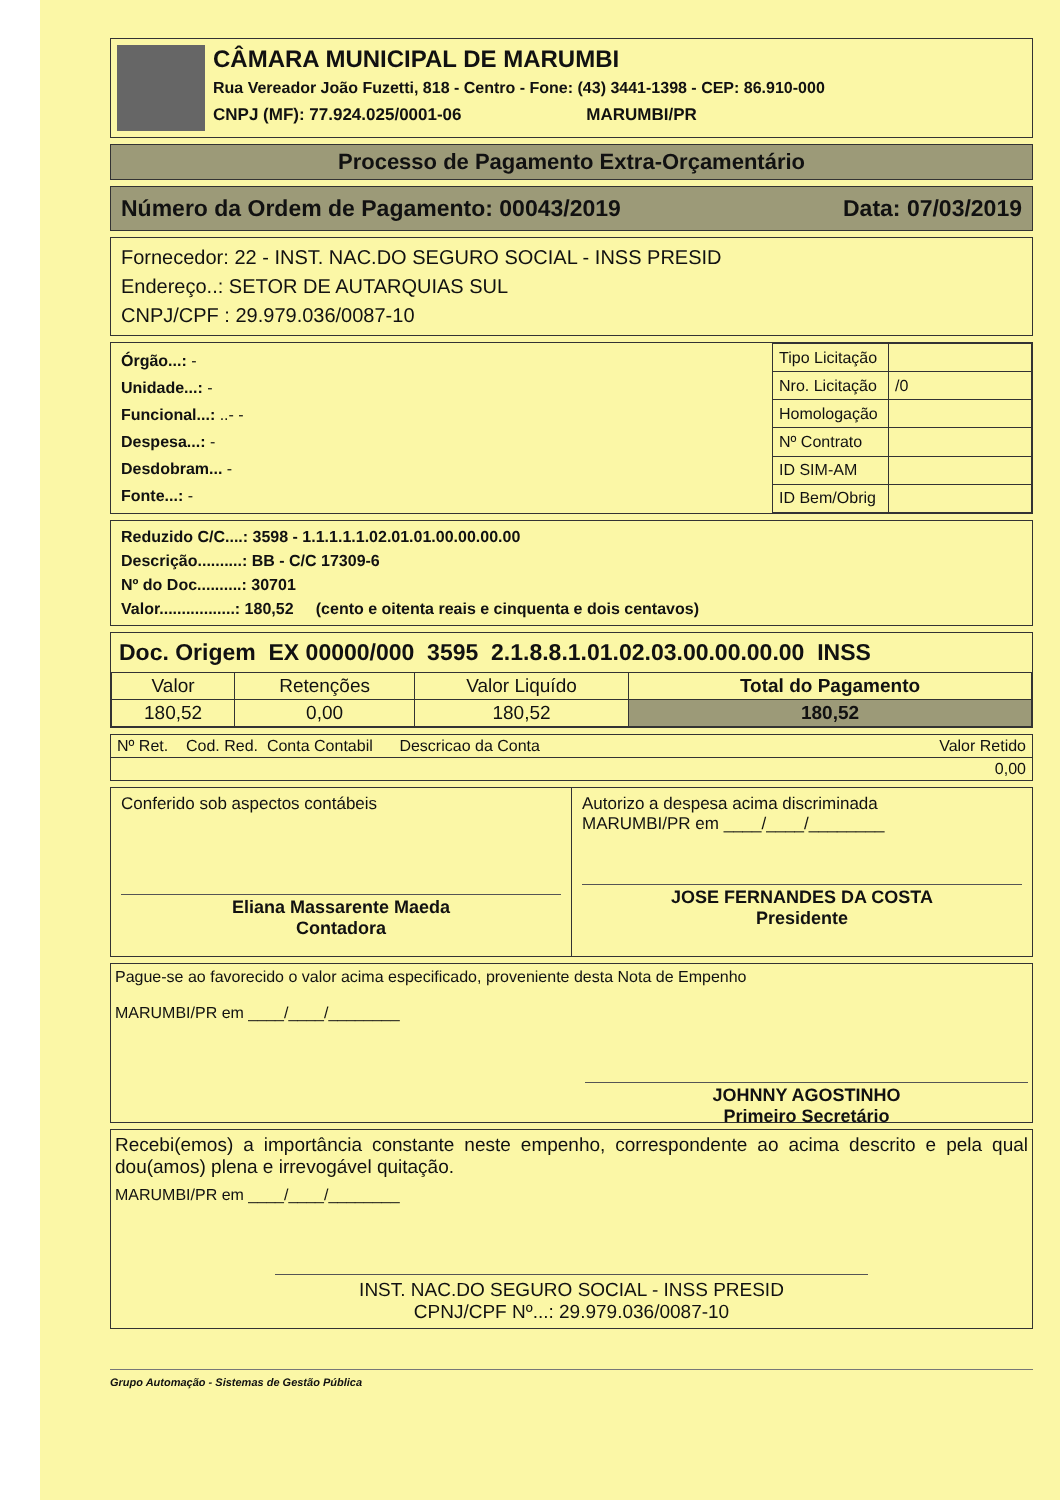CÂMARA MUNICIPAL DE MARUMBI
Rua Vereador João Fuzetti, 818 - Centro - Fone: (43) 3441-1398 - CEP: 86.910-000
CNPJ (MF): 77.924.025/0001-06 MARUMBI/PR
Processo de Pagamento Extra-Orçamentário
Número da Ordem de Pagamento: 00043/2019 Data: 07/03/2019
Fornecedor: 22 - INST. NAC.DO SEGURO SOCIAL - INSS PRESID
Endereço..: SETOR DE AUTARQUIAS SUL
CNPJ/CPF : 29.979.036/0087-10
Órgão...: -
Unidade...: -
Funcional...: ..- -
Despesa...: -
Desdobram... -
Fonte...: -
| Tipo Licitação | |
| Nro. Licitação | /0 |
| Homologação | |
| Nº Contrato | |
| ID SIM-AM | |
| ID Bem/Obrig | |
Reduzido C/C....: 3598 - 1.1.1.1.1.02.01.01.00.00.00.00
Descrição..........: BB - C/C 17309-6
Nº do Doc..........: 30701
Valor.................: 180,52 (cento e oitenta reais e cinquenta e dois centavos)
Doc. Origem EX 00000/000 3595 2.1.8.8.1.01.02.03.00.00.00.00 INSS
| Valor | Retenções | Valor Liquído | Total do Pagamento |
| 180,52 | 0,00 | 180,52 | 180,52 |
| Nº Ret. Cod. Red. Conta Contabil Descricao da Conta | Valor Retido |
| 0,00 | |
Conferido sob aspectos contábeis
Eliana Massarente Maeda
Contadora
Autorizo a despesa acima discriminada
MARUMBI/PR em ____/____/________
JOSE FERNANDES DA COSTA
Presidente
Pague-se ao favorecido o valor acima especificado, proveniente desta Nota de Empenho
MARUMBI/PR em ____/____/________
JOHNNY AGOSTINHO
Primeiro Secretário
Recebi(emos) a importância constante neste empenho, correspondente ao acima descrito e pela qual dou(amos) plena e irrevogável quitação.
MARUMBI/PR em ____/____/________
INST. NAC.DO SEGURO SOCIAL - INSS PRESID
CPNJ/CPF Nº...: 29.979.036/0087-10
Grupo Automação - Sistemas de Gestão Pública